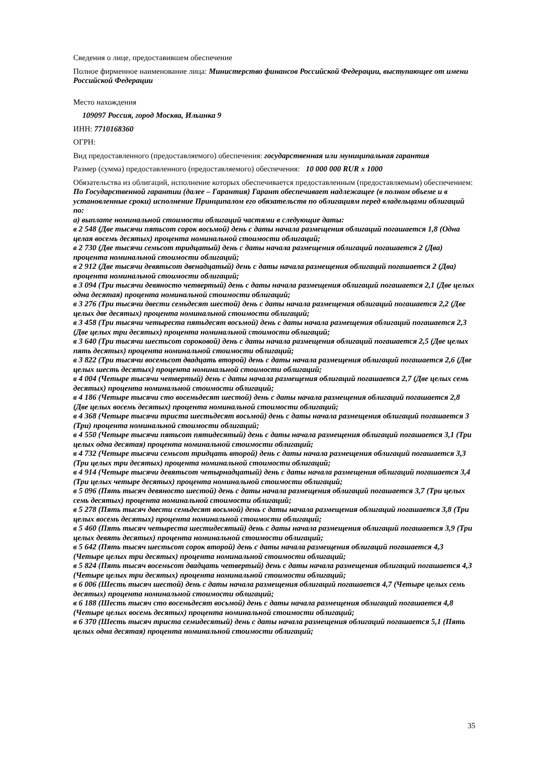Сведения о лице, предоставившем обеспечение
Полное фирменное наименование лица: Министерство финансов Российской Федерации, выступающее от имени Российской Федерации
Место нахождения
109097 Россия, город Москва, Ильинка 9
ИНН: 7710168360
ОГРН:
Вид предоставленного (предоставляемого) обеспечения: государственная или муниципальная гарантия
Размер (сумма) предоставленного (предоставляемого) обеспечения: 10 000 000 RUR x 1000
Обязательства из облигаций, исполнение которых обеспечивается предоставленным (предоставляемым) обеспечением:
По Государственной гарантии (далее – Гарантия) Гарант обеспечивает надлежащее (в полном объеме и в установленные сроки) исполнение Принципалом его обязательств по облигациям перед владельцами облигаций по:
а) выплате номинальной стоимости облигаций частями в следующие даты:
в 2 548 (Две тысячи пятьсот сорок восьмой) день с даты начала размещения облигаций погашается 1,8 (Одна целая восемь десятых) процента номинальной стоимости облигаций;
в 2 730 (Две тысячи семьсот тридцатый) день с даты начала размещения облигаций погашается 2 (Два) процента номинальной стоимости облигаций;
в 2 912 (Две тысячи девятьсот двенадцатый) день с даты начала размещения облигаций погашается 2 (Два) процента номинальной стоимости облигаций;
в 3 094 (Три тысячи девяносто четвертый) день с даты начала размещения облигаций погашается 2,1 (Две целых одна десятая) процента номинальной стоимости облигаций;
в 3 276 (Три тысячи двести семьдесят шестой) день с даты начала размещения облигаций погашается 2,2 (Две целых две десятых) процента номинальной стоимости облигаций;
в 3 458 (Три тысячи четыреста пятьдесят восьмой) день с даты начала размещения облигаций погашается 2,3 (Две целых три десятых) процента номинальной стоимости облигаций;
в 3 640 (Три тысячи шестьсот сороковой) день с даты начала размещения облигаций погашается 2,5 (Две целых пять десятых) процента номинальной стоимости облигаций;
в 3 822 (Три тысячи восемьсот двадцать второй) день с даты начала размещения облигаций погашается 2,6 (Две целых шесть десятых) процента номинальной стоимости облигаций;
в 4 004 (Четыре тысячи четвертый) день с даты начала размещения облигаций погашается 2,7 (Две целых семь десятых) процента номинальной стоимости облигаций;
в 4 186 (Четыре тысячи сто восемьдесят шестой) день с даты начала размещения облигаций погашается 2,8 (Две целых восемь десятых) процента номинальной стоимости облигаций;
в 4 368 (Четыре тысячи триста шестьдесят восьмой) день с даты начала размещения облигаций погашается 3 (Три) процента номинальной стоимости облигаций;
в 4 550 (Четыре тысячи пятьсот пятидесятый) день с даты начала размещения облигаций погашается 3,1 (Три целых одна десятая) процента номинальной стоимости облигаций;
в 4 732 (Четыре тысячи семьсот тридцать второй) день с даты начала размещения облигаций погашается 3,3 (Три целых три десятых) процента номинальной стоимости облигаций;
в 4 914 (Четыре тысячи девятьсот четырнадцатый) день с даты начала размещения облигаций погашается 3,4 (Три целых четыре десятых) процента номинальной стоимости облигаций;
в 5 096 (Пять тысяч девяносто шестой) день с даты начала размещения облигаций погашается 3,7 (Три целых семь десятых) процента номинальной стоимости облигаций;
в 5 278 (Пять тысяч двести семьдесят восьмой) день с даты начала размещения облигаций погашается 3,8 (Три целых восемь десятых) процента номинальной стоимости облигаций;
в 5 460 (Пять тысяч четыреста шестидесятый) день с даты начала размещения облигаций погашается 3,9 (Три целых девять десятых) процента номинальной стоимости облигаций;
в 5 642 (Пять тысяч шестьсот сорок второй) день с даты начала размещения облигаций погашается 4,3 (Четыре целых три десятых) процента номинальной стоимости облигаций;
в 5 824 (Пять тысяч восемьсот двадцать четвертый) день с даты начала размещения облигаций погашается 4,3 (Четыре целых три десятых) процента номинальной стоимости облигаций;
в 6 006 (Шесть тысяч шестой) день с даты начала размещения облигаций погашается 4,7 (Четыре целых семь десятых) процента номинальной стоимости облигаций;
в 6 188 (Шесть тысяч сто восемьдесят восьмой) день с даты начала размещения облигаций погашается 4,8 (Четыре целых восемь десятых) процента номинальной стоимости облигаций;
в 6 370 (Шесть тысяч триста семидесятый) день с даты начала размещения облигаций погашается 5,1 (Пять целых одна десятая) процента номинальной стоимости облигаций;
35